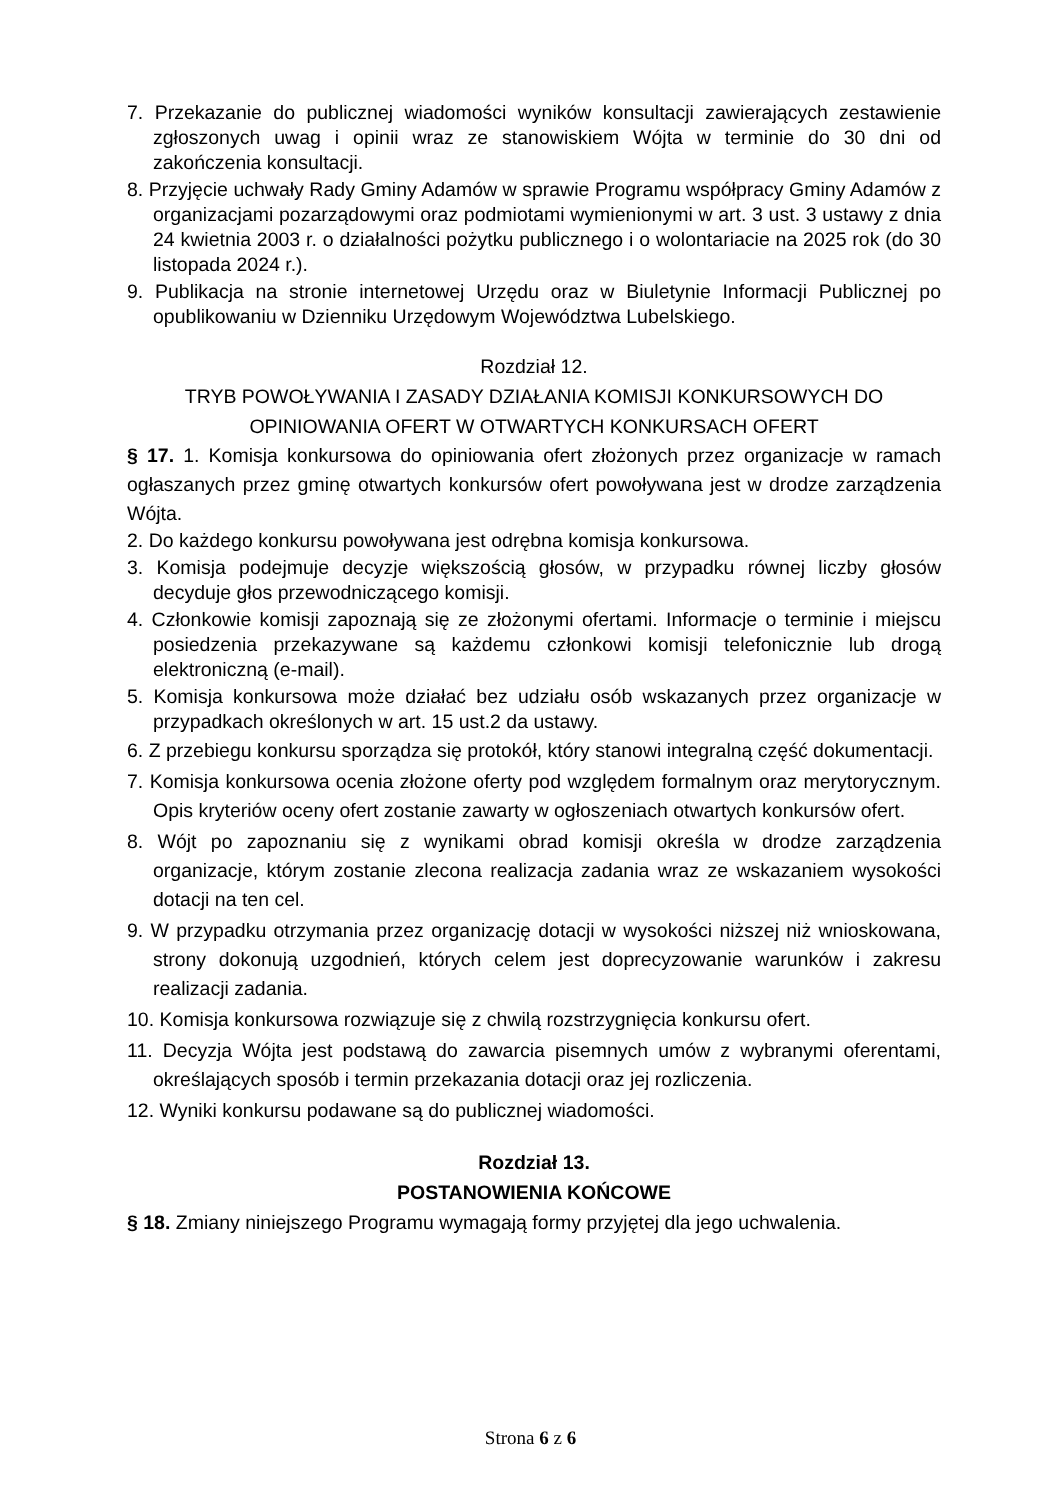7. Przekazanie do publicznej wiadomości wyników konsultacji zawierających zestawienie zgłoszonych uwag i opinii wraz ze stanowiskiem Wójta w terminie do 30 dni od zakończenia konsultacji.
8. Przyjęcie uchwały Rady Gminy Adamów w sprawie Programu współpracy Gminy Adamów z organizacjami pozarządowymi oraz podmiotami wymienionymi w art. 3 ust. 3 ustawy z dnia 24 kwietnia 2003 r. o działalności pożytku publicznego i o wolontariacie na 2025 rok (do 30 listopada 2024 r.).
9. Publikacja na stronie internetowej Urzędu oraz w Biuletynie Informacji Publicznej po opublikowaniu w Dzienniku Urzędowym Województwa Lubelskiego.
Rozdział 12.
TRYB POWOŁYWANIA I ZASADY DZIAŁANIA KOMISJI KONKURSOWYCH DO OPINIOWANIA OFERT W OTWARTYCH KONKURSACH OFERT
§ 17. 1. Komisja konkursowa do opiniowania ofert złożonych przez organizacje w ramach ogłaszanych przez gminę otwartych konkursów ofert powoływana jest w drodze zarządzenia Wójta.
2. Do każdego konkursu powoływana jest odrębna komisja konkursowa.
3. Komisja podejmuje decyzje większością głosów, w przypadku równej liczby głosów decyduje głos przewodniczącego komisji.
4. Członkowie komisji zapoznają się ze złożonymi ofertami. Informacje o terminie i miejscu posiedzenia przekazywane są każdemu członkowi komisji telefonicznie lub drogą elektroniczną (e-mail).
5. Komisja konkursowa może działać bez udziału osób wskazanych przez organizacje w przypadkach określonych w art. 15 ust.2 da ustawy.
6. Z przebiegu konkursu sporządza się protokół, który stanowi integralną część dokumentacji.
7. Komisja konkursowa ocenia złożone oferty pod względem formalnym oraz merytorycznym. Opis kryteriów oceny ofert zostanie zawarty w ogłoszeniach otwartych konkursów ofert.
8. Wójt po zapoznaniu się z wynikami obrad komisji określa w drodze zarządzenia organizacje, którym zostanie zlecona realizacja zadania wraz ze wskazaniem wysokości dotacji na ten cel.
9. W przypadku otrzymania przez organizację dotacji w wysokości niższej niż wnioskowana, strony dokonują uzgodnień, których celem jest doprecyzowanie warunków i zakresu realizacji zadania.
10. Komisja konkursowa rozwiązuje się z chwilą rozstrzygnięcia konkursu ofert.
11. Decyzja Wójta jest podstawą do zawarcia pisemnych umów z wybranymi oferentami, określających sposób i termin przekazania dotacji oraz jej rozliczenia.
12. Wyniki konkursu podawane są do publicznej wiadomości.
Rozdział 13.
POSTANOWIENIA KOŃCOWE
§ 18. Zmiany niniejszego Programu wymagają formy przyjętej dla jego uchwalenia.
Strona 6 z 6